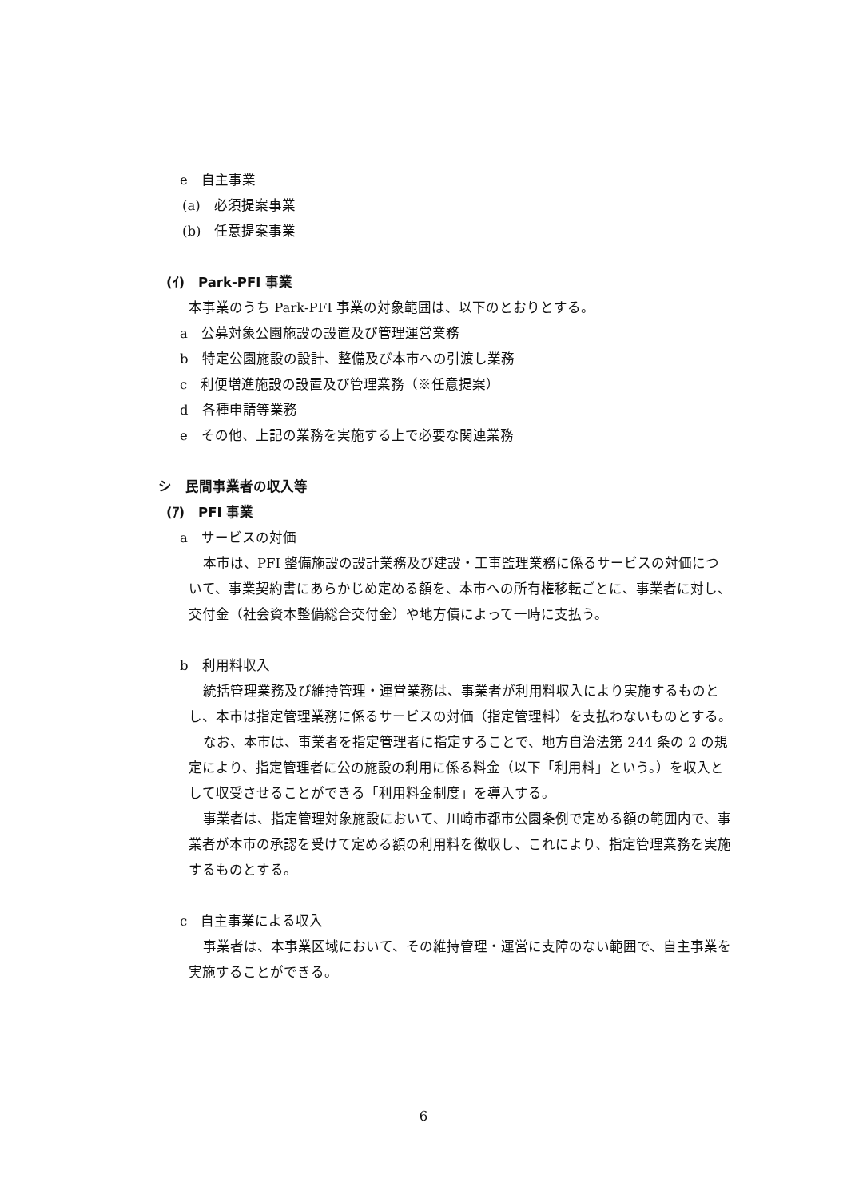e　自主事業
(a)　必須提案事業
(b)　任意提案事業
(ｲ)　Park-PFI 事業
本事業のうち Park-PFI 事業の対象範囲は、以下のとおりとする。
a　公募対象公園施設の設置及び管理運営業務
b　特定公園施設の設計、整備及び本市への引渡し業務
c　利便増進施設の設置及び管理業務（※任意提案）
d　各種申請等業務
e　その他、上記の業務を実施する上で必要な関連業務
シ　民間事業者の収入等
(ｱ)　PFI 事業
a　サービスの対価
本市は、PFI 整備施設の設計業務及び建設・工事監理業務に係るサービスの対価について、事業契約書にあらかじめ定める額を、本市への所有権移転ごとに、事業者に対し、交付金（社会資本整備総合交付金）や地方債によって一時に支払う。
b　利用料収入
統括管理業務及び維持管理・運営業務は、事業者が利用料収入により実施するものとし、本市は指定管理業務に係るサービスの対価（指定管理料）を支払わないものとする。
なお、本市は、事業者を指定管理者に指定することで、地方自治法第 244 条の 2 の規定により、指定管理者に公の施設の利用に係る料金（以下「利用料」という。）を収入として収受させることができる「利用料金制度」を導入する。
事業者は、指定管理対象施設において、川崎市都市公園条例で定める額の範囲内で、事業者が本市の承認を受けて定める額の利用料を徴収し、これにより、指定管理業務を実施するものとする。
c　自主事業による収入
事業者は、本事業区域において、その維持管理・運営に支障のない範囲で、自主事業を実施することができる。
6